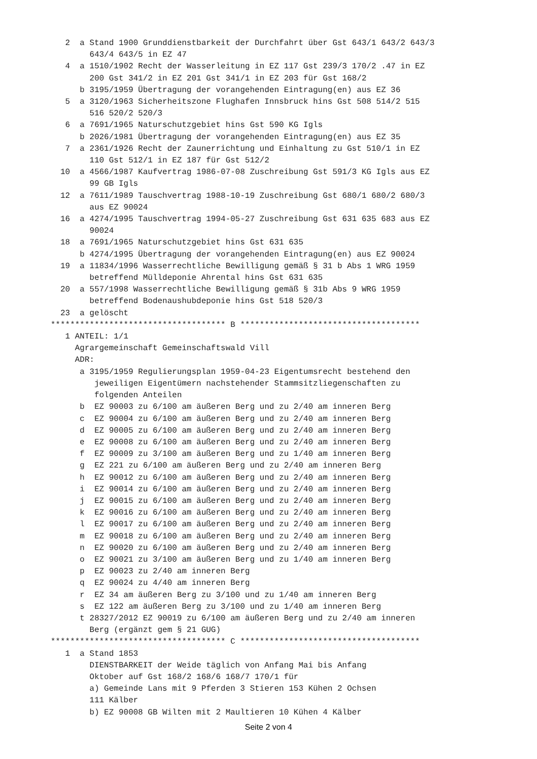2  a Stand 1900 Grunddienstbarkeit der Durchfahrt über Gst 643/1 643/2 643/3
        643/4 643/5 in EZ 47
   4  a 1510/1902 Recht der Wasserleitung in EZ 117 Gst 239/3 170/2 .47 in EZ
        200 Gst 341/2 in EZ 201 Gst 341/1 in EZ 203 für Gst 168/2
      b 3195/1959 Übertragung der vorangehenden Eintragung(en) aus EZ 36
   5  a 3120/1963 Sicherheitszone Flughafen Innsbruck hins Gst 508 514/2 515
        516 520/2 520/3
   6  a 7691/1965 Naturschutzgebiet hins Gst 590 KG Igls
      b 2026/1981 Übertragung der vorangehenden Eintragung(en) aus EZ 35
   7  a 2361/1926 Recht der Zaunerrichtung und Einhaltung zu Gst 510/1 in EZ
        110 Gst 512/1 in EZ 187 für Gst 512/2
  10  a 4566/1987 Kaufvertrag 1986-07-08 Zuschreibung Gst 591/3 KG Igls aus EZ
        99 GB Igls
  12  a 7611/1989 Tauschvertrag 1988-10-19 Zuschreibung Gst 680/1 680/2 680/3
        aus EZ 90024
  16  a 4274/1995 Tauschvertrag 1994-05-27 Zuschreibung Gst 631 635 683 aus EZ
        90024
  18  a 7691/1965 Naturschutzgebiet hins Gst 631 635
      b 4274/1995 Übertragung der vorangehenden Eintragung(en) aus EZ 90024
  19  a 11834/1996 Wasserrechtliche Bewilligung gemäß § 31 b Abs 1 WRG 1959
        betreffend Mülldeponie Ahrental hins Gst 631 635
  20  a 557/1998 Wasserrechtliche Bewilligung gemäß § 31b Abs 9 WRG 1959
        betreffend Bodenaushubdeponie hins Gst 518 520/3
  23  a gelöscht
************************************ B *************************************
   1 ANTEIL: 1/1
     Agrargemeinschaft Gemeinschaftswald Vill
     ADR:
      a 3195/1959 Regulierungsplan 1959-04-23 Eigentumsrecht bestehend den
         jeweiligen Eigentümern nachstehender Stammsitzliegenschaften zu
         folgenden Anteilen
      b  EZ 90003 zu 6/100 am äußeren Berg und zu 2/40 am inneren Berg
      c  EZ 90004 zu 6/100 am äußeren Berg und zu 2/40 am inneren Berg
      d  EZ 90005 zu 6/100 am äußeren Berg und zu 2/40 am inneren Berg
      e  EZ 90008 zu 6/100 am äußeren Berg und zu 2/40 am inneren Berg
      f  EZ 90009 zu 3/100 am äußeren Berg und zu 1/40 am inneren Berg
      g  EZ 221 zu 6/100 am äußeren Berg und zu 2/40 am inneren Berg
      h  EZ 90012 zu 6/100 am äußeren Berg und zu 2/40 am inneren Berg
      i  EZ 90014 zu 6/100 am äußeren Berg und zu 2/40 am inneren Berg
      j  EZ 90015 zu 6/100 am äußeren Berg und zu 2/40 am inneren Berg
      k  EZ 90016 zu 6/100 am äußeren Berg und zu 2/40 am inneren Berg
      l  EZ 90017 zu 6/100 am äußeren Berg und zu 2/40 am inneren Berg
      m  EZ 90018 zu 6/100 am äußeren Berg und zu 2/40 am inneren Berg
      n  EZ 90020 zu 6/100 am äußeren Berg und zu 2/40 am inneren Berg
      o  EZ 90021 zu 3/100 am äußeren Berg und zu 1/40 am inneren Berg
      p  EZ 90023 zu 2/40 am inneren Berg
      q  EZ 90024 zu 4/40 am inneren Berg
      r  EZ 34 am äußeren Berg zu 3/100 und zu 1/40 am inneren Berg
      s  EZ 122 am äußeren Berg zu 3/100 und zu 1/40 am inneren Berg
      t 28327/2012 EZ 90019 zu 6/100 am äußeren Berg und zu 2/40 am inneren
        Berg (ergänzt gem § 21 GUG)
************************************ C *************************************
   1  a Stand 1853
        DIENSTBARKEIT der Weide täglich von Anfang Mai bis Anfang
        Oktober auf Gst 168/2 168/6 168/7 170/1 für
        a) Gemeinde Lans mit 9 Pferden 3 Stieren 153 Kühen 2 Ochsen
        111 Kälber
        b) EZ 90008 GB Wilten mit 2 Maultieren 10 Kühen 4 Kälber
Seite 2 von 4